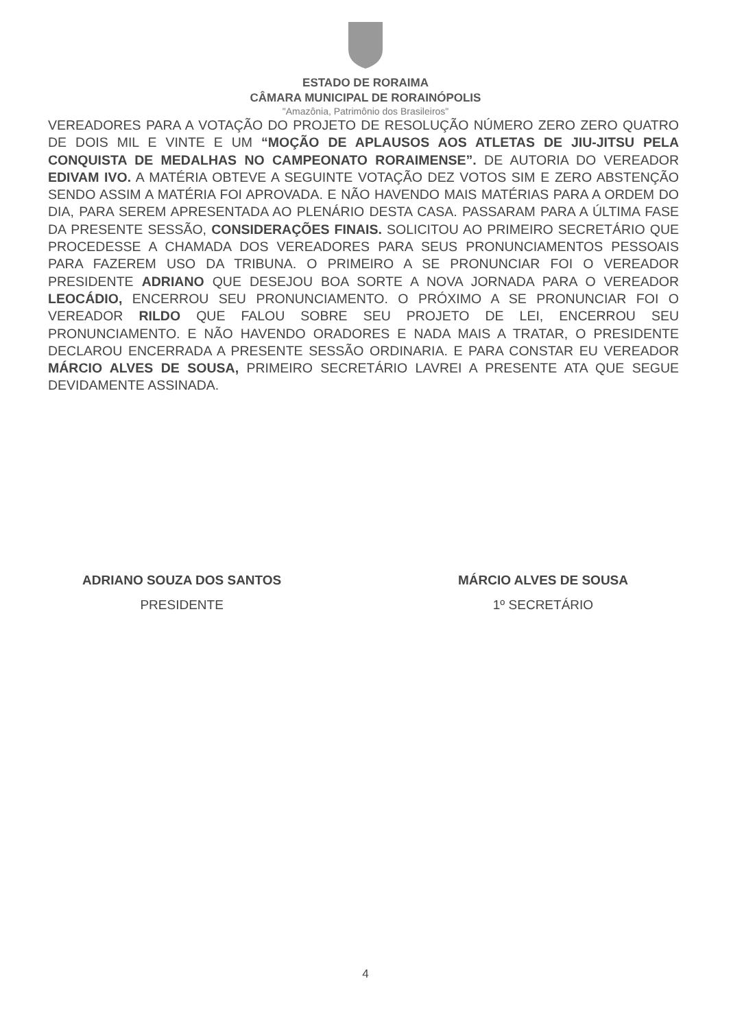ESTADO DE RORAIMA
CÂMARA MUNICIPAL DE RORAINÓPOLIS
"Amazônia, Patrimônio dos Brasileiros"
VEREADORES PARA A VOTAÇÃO DO PROJETO DE RESOLUÇÃO NÚMERO ZERO ZERO QUATRO DE DOIS MIL E VINTE E UM “MOÇÃO DE APLAUSOS AOS ATLETAS DE JIU-JITSU PELA CONQUISTA DE MEDALHAS NO CAMPEONATO RORAIMENSE”. DE AUTORIA DO VEREADOR EDIVAM IVO. A MATÉRIA OBTEVE A SEGUINTE VOTAÇÃO DEZ VOTOS SIM E ZERO ABSTENÇÃO SENDO ASSIM A MATÉRIA FOI APROVADA. E NÃO HAVENDO MAIS MATÉRIAS PARA A ORDEM DO DIA, PARA SEREM APRESENTADA AO PLENÁRIO DESTA CASA. PASSARAM PARA A ÚLTIMA FASE DA PRESENTE SESSÃO, CONSIDERAÇÕES FINAIS. SOLICITOU AO PRIMEIRO SECRETÁRIO QUE PROCEDESSE A CHAMADA DOS VEREADORES PARA SEUS PRONUNCIAMENTOS PESSOAIS PARA FAZEREM USO DA TRIBUNA. O PRIMEIRO A SE PRONUNCIAR FOI O VEREADOR PRESIDENTE ADRIANO QUE DESEJOU BOA SORTE A NOVA JORNADA PARA O VEREADOR LEOCÁDIO, ENCERROU SEU PRONUNCIAMENTO. O PRÓXIMO A SE PRONUNCIAR FOI O VEREADOR RILDO QUE FALOU SOBRE SEU PROJETO DE LEI, ENCERROU SEU PRONUNCIAMENTO. E NÃO HAVENDO ORADORES E NADA MAIS A TRATAR, O PRESIDENTE DECLAROU ENCERRADA A PRESENTE SESSÃO ORDINARIA. E PARA CONSTAR EU VEREADOR MÁRCIO ALVES DE SOUSA, PRIMEIRO SECRETÁRIO LAVREI A PRESENTE ATA QUE SEGUE DEVIDAMENTE ASSINADA.
ADRIANO SOUZA DOS SANTOS
PRESIDENTE
MÁRCIO ALVES DE SOUSA
1º SECRETÁRIO
4